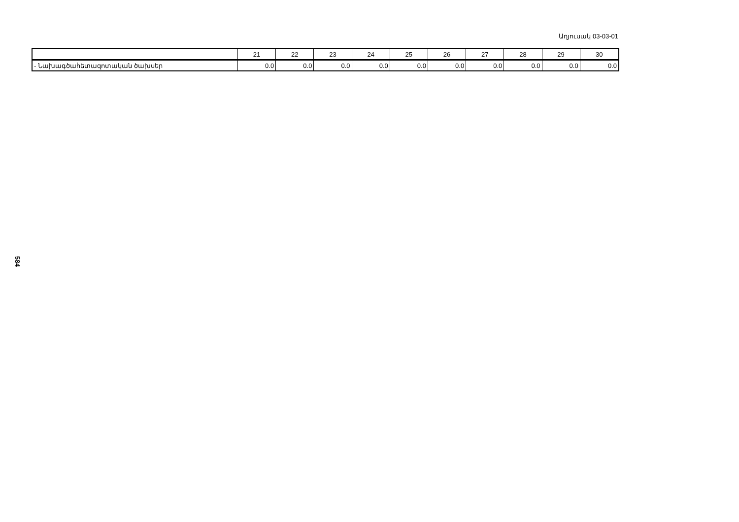Աղյուսակ 03-03-01
| | 21 | 22 | 23 | 24 | 25 | 26 | 27 | 28 | 29 | 30 |
| --- | --- | --- | --- | --- | --- | --- | --- | --- | --- | --- |
| - Նախագծահետազոտական ծախսեր | 0.0 | 0.0 | 0.0 | 0.0 | 0.0 | 0.0 | 0.0 | 0.0 | 0.0 | 0.0 |
584